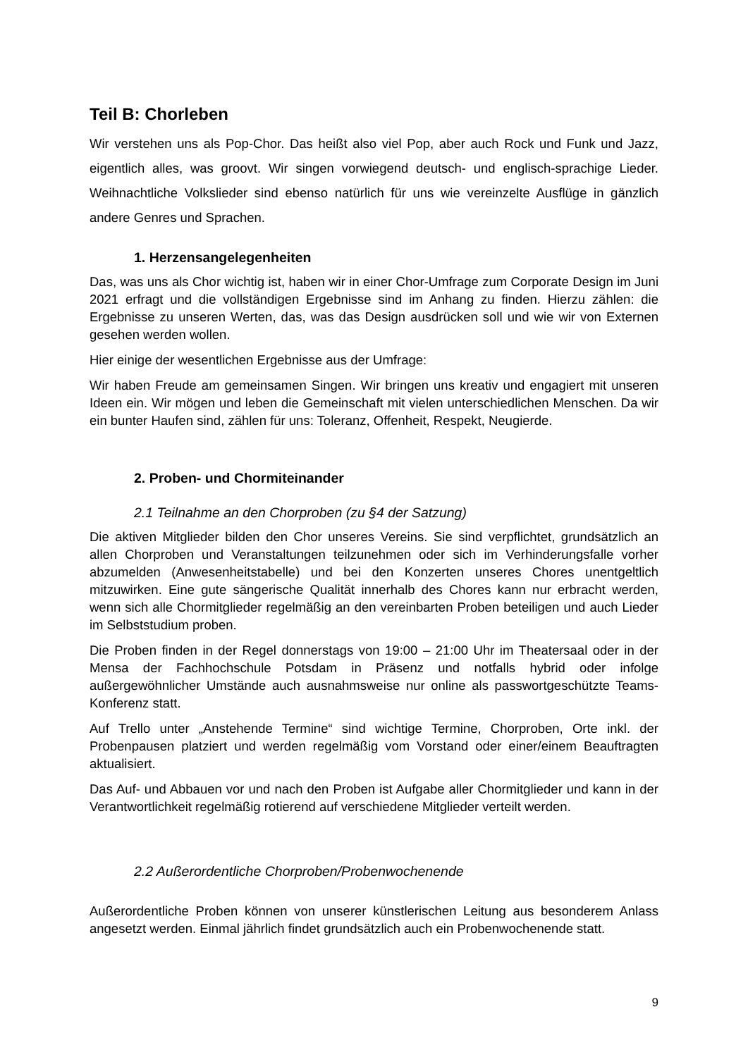Teil B: Chorleben
Wir verstehen uns als Pop-Chor. Das heißt also viel Pop, aber auch Rock und Funk und Jazz, eigentlich alles, was groovt. Wir singen vorwiegend deutsch- und englisch-sprachige Lieder. Weihnachtliche Volkslieder sind ebenso natürlich für uns wie vereinzelte Ausflüge in gänzlich andere Genres und Sprachen.
1. Herzensangelegenheiten
Das, was uns als Chor wichtig ist, haben wir in einer Chor-Umfrage zum Corporate Design im Juni 2021 erfragt und die vollständigen Ergebnisse sind im Anhang zu finden. Hierzu zählen: die Ergebnisse zu unseren Werten, das, was das Design ausdrücken soll und wie wir von Externen gesehen werden wollen.
Hier einige der wesentlichen Ergebnisse aus der Umfrage:
Wir haben Freude am gemeinsamen Singen. Wir bringen uns kreativ und engagiert mit unseren Ideen ein. Wir mögen und leben die Gemeinschaft mit vielen unterschiedlichen Menschen. Da wir ein bunter Haufen sind, zählen für uns: Toleranz, Offenheit, Respekt, Neugierde.
2. Proben- und Chormiteinander
2.1 Teilnahme an den Chorproben (zu §4 der Satzung)
Die aktiven Mitglieder bilden den Chor unseres Vereins. Sie sind verpflichtet, grundsätzlich an allen Chorproben und Veranstaltungen teilzunehmen oder sich im Verhinderungsfalle vorher abzumelden (Anwesenheitstabelle) und bei den Konzerten unseres Chores unentgeltlich mitzuwirken. Eine gute sängerische Qualität innerhalb des Chores kann nur erbracht werden, wenn sich alle Chormitglieder regelmäßig an den vereinbarten Proben beteiligen und auch Lieder im Selbststudium proben.
Die Proben finden in der Regel donnerstags von 19:00 – 21:00 Uhr im Theatersaal oder in der Mensa der Fachhochschule Potsdam in Präsenz und notfalls hybrid oder infolge außergewöhnlicher Umstände auch ausnahmsweise nur online als passwortgeschützte Teams-Konferenz statt.
Auf Trello unter „Anstehende Termine“ sind wichtige Termine, Chorproben, Orte inkl. der Probenpausen platziert und werden regelmäßig vom Vorstand oder einer/einem Beauftragten aktualisiert.
Das Auf- und Abbauen vor und nach den Proben ist Aufgabe aller Chormitglieder und kann in der Verantwortlichkeit regelmäßig rotierend auf verschiedene Mitglieder verteilt werden.
2.2 Außerordentliche Chorproben/Probenwochenende
Außerordentliche Proben können von unserer künstlerischen Leitung aus besonderem Anlass angesetzt werden. Einmal jährlich findet grundsätzlich auch ein Probenwochenende statt.
9